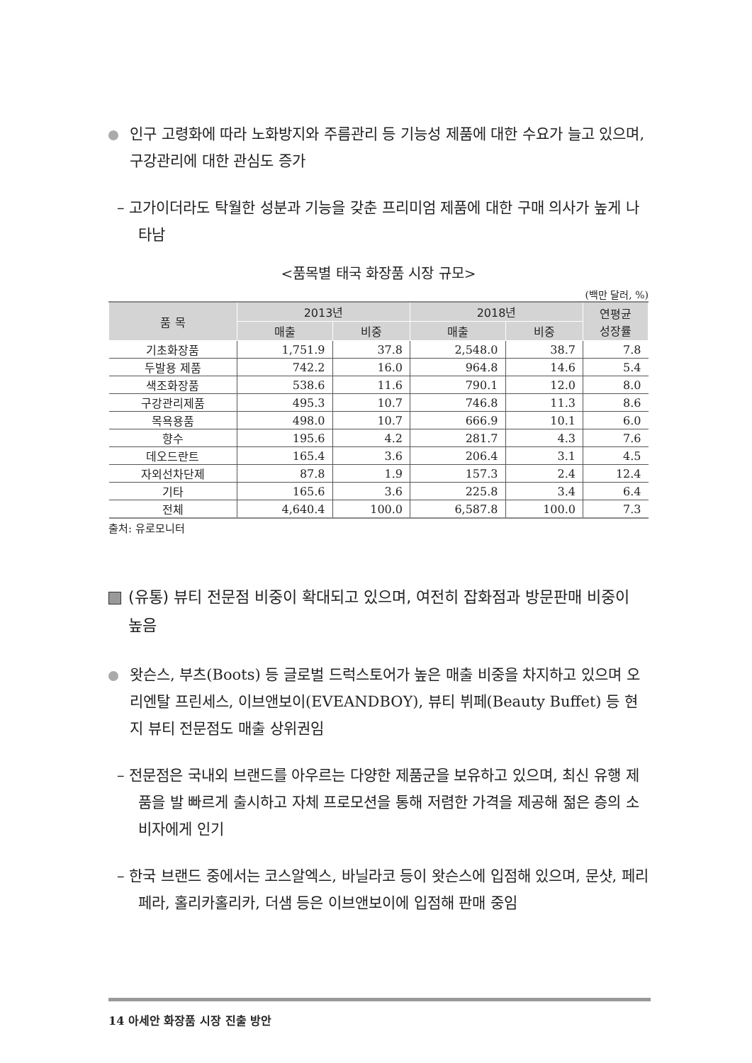인구 고령화에 따라 노화방지와 주름관리 등 기능성 제품에 대한 수요가 늘고 있으며, 구강관리에 대한 관심도 증가
– 고가이더라도 탁월한 성분과 기능을 갖춘 프리미엄 제품에 대한 구매 의사가 높게 나타남
<품목별 태국 화장품 시장 규모>
(백만 달러, %)
| 품 목 | 2013년 | | 2018년 | | 연평균 성장률 |
| --- | --- | --- | --- | --- | --- |
| | 매출 | 비중 | 매출 | 비중 | |
| 기초화장품 | 1,751.9 | 37.8 | 2,548.0 | 38.7 | 7.8 |
| 두발용 제품 | 742.2 | 16.0 | 964.8 | 14.6 | 5.4 |
| 색조화장품 | 538.6 | 11.6 | 790.1 | 12.0 | 8.0 |
| 구강관리제품 | 495.3 | 10.7 | 746.8 | 11.3 | 8.6 |
| 목욕용품 | 498.0 | 10.7 | 666.9 | 10.1 | 6.0 |
| 향수 | 195.6 | 4.2 | 281.7 | 4.3 | 7.6 |
| 데오드란트 | 165.4 | 3.6 | 206.4 | 3.1 | 4.5 |
| 자외선차단제 | 87.8 | 1.9 | 157.3 | 2.4 | 12.4 |
| 기타 | 165.6 | 3.6 | 225.8 | 3.4 | 6.4 |
| 전체 | 4,640.4 | 100.0 | 6,587.8 | 100.0 | 7.3 |
출처: 유로모니터
(유통) 뷰티 전문점 비중이 확대되고 있으며, 여전히 잡화점과 방문판매 비중이 높음
왓슨스, 부츠(Boots) 등 글로벌 드럭스토어가 높은 매출 비중을 차지하고 있으며 오리엔탈 프린세스, 이브앤보이(EVEANDBOY), 뷰티 뷔페(Beauty Buffet) 등 현지 뷰티 전문점도 매출 상위권임
– 전문점은 국내외 브랜드를 아우르는 다양한 제품군을 보유하고 있으며, 최신 유행 제품을 발 빠르게 출시하고 자체 프로모션을 통해 저렴한 가격을 제공해 젊은 층의 소비자에게 인기
– 한국 브랜드 중에서는 코스알엑스, 바닐라코 등이 왓슨스에 입점해 있으며, 문샷, 페리페라, 홀리카홀리카, 더샘 등은 이브앤보이에 입점해 판매 중임
14 아세안 화장품 시장 진출 방안